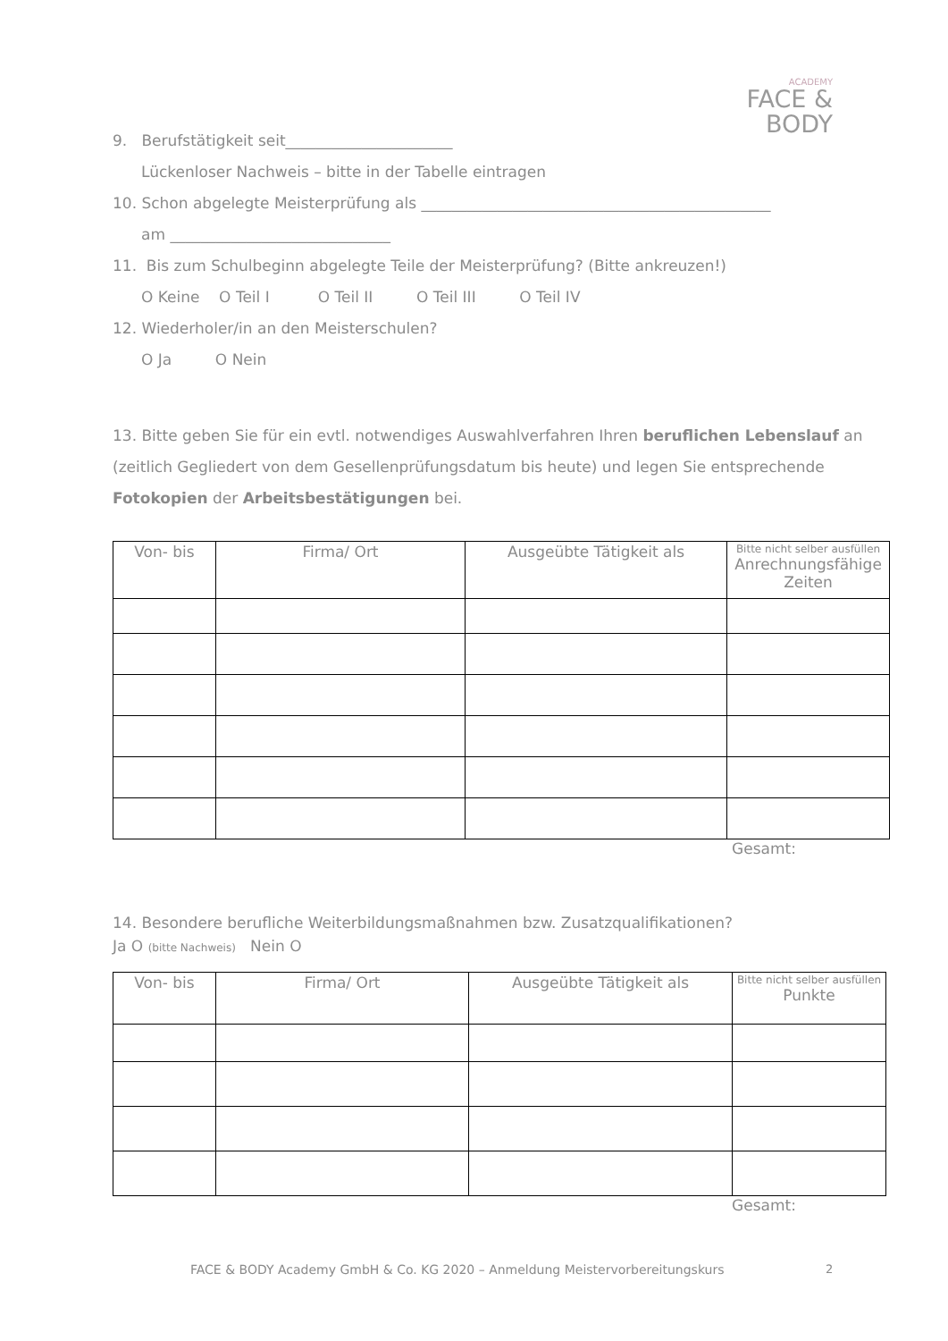ACADEMY
FACE & BODY
9. Berufstätigkeit seit______________________
Lückenloser Nachweis – bitte in der Tabelle eintragen
10. Schon abgelegte Meisterprüfung als ______________________________________________
am _____________________________
11. Bis zum Schulbeginn abgelegte Teile der Meisterprüfung? (Bitte ankreuzen!)
O Keine O Teil I O Teil II O Teil III O Teil IV
12. Wiederholer/in an den Meisterschulen?
O Ja O Nein
13. Bitte geben Sie für ein evtl. notwendiges Auswahlverfahren Ihren beruflichen Lebenslauf an (zeitlich Gegliedert von dem Gesellenprüfungsdatum bis heute) und legen Sie entsprechende Fotokopien der Arbeitsbestätigungen bei.
| Von- bis | Firma/ Ort | Ausgeübte Tätigkeit als | Bitte nicht selber ausfüllen Anrechnungsfähige Zeiten |
| --- | --- | --- | --- |
Gesamt:
14. Besondere berufliche Weiterbildungsmaßnahmen bzw. Zusatzqualifikationen?
Ja O (bitte Nachweis) Nein O
| Von- bis | Firma/ Ort | Ausgeübte Tätigkeit als | Bitte nicht selber ausfüllen Punkte |
| --- | --- | --- | --- |
Gesamt:
FACE & BODY Academy GmbH & Co. KG 2020 – Anmeldung Meistervorbereitungskurs
2